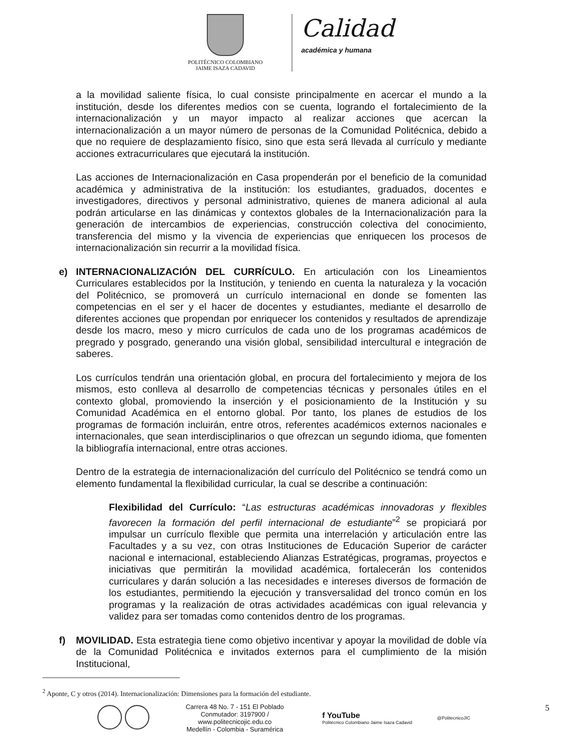POLITÉCNICO COLOMBIANO
JAIME ISAZA CADAVID
Calidad
académica y humana
a la movilidad saliente física, lo cual consiste principalmente en acercar el mundo a la institución, desde los diferentes medios con se cuenta, logrando el fortalecimiento de la internacionalización y un mayor impacto al realizar acciones que acercan la internacionalización a un mayor número de personas de la Comunidad Politécnica, debido a que no requiere de desplazamiento físico, sino que esta será llevada al currículo y mediante acciones extracurriculares que ejecutará la institución.
Las acciones de Internacionalización en Casa propenderán por el beneficio de la comunidad académica y administrativa de la institución: los estudiantes, graduados, docentes e investigadores, directivos y personal administrativo, quienes de manera adicional al aula podrán articularse en las dinámicas y contextos globales de la Internacionalización para la generación de intercambios de experiencias, construcción colectiva del conocimiento, transferencia del mismo y la vivencia de experiencias que enriquecen los procesos de internacionalización sin recurrir a la movilidad física.
e) INTERNACIONALIZACIÓN DEL CURRÍCULO. En articulación con los Lineamientos Curriculares establecidos por la Institución, y teniendo en cuenta la naturaleza y la vocación del Politécnico, se promoverá un currículo internacional en donde se fomenten las competencias en el ser y el hacer de docentes y estudiantes, mediante el desarrollo de diferentes acciones que propendan por enriquecer los contenidos y resultados de aprendizaje desde los macro, meso y micro currículos de cada uno de los programas académicos de pregrado y posgrado, generando una visión global, sensibilidad intercultural e integración de saberes.
Los currículos tendrán una orientación global, en procura del fortalecimiento y mejora de los mismos, esto conlleva al desarrollo de competencias técnicas y personales útiles en el contexto global, promoviendo la inserción y el posicionamiento de la Institución y su Comunidad Académica en el entorno global. Por tanto, los planes de estudios de los programas de formación incluirán, entre otros, referentes académicos externos nacionales e internacionales, que sean interdisciplinarios o que ofrezcan un segundo idioma, que fomenten la bibliografía internacional, entre otras acciones.
Dentro de la estrategia de internacionalización del currículo del Politécnico se tendrá como un elemento fundamental la flexibilidad curricular, la cual se describe a continuación:
Flexibilidad del Currículo: “Las estructuras académicas innovadoras y flexibles favorecen la formación del perfil internacional de estudiante”<sup>2</sup> se propiciará por impulsar un currículo flexible que permita una interrelación y articulación entre las Facultades y a su vez, con otras Instituciones de Educación Superior de carácter nacional e internacional, estableciendo Alianzas Estratégicas, programas, proyectos e iniciativas que permitirán la movilidad académica, fortalecerán los contenidos curriculares y darán solución a las necesidades e intereses diversos de formación de los estudiantes, permitiendo la ejecución y transversalidad del tronco común en los programas y la realización de otras actividades académicas con igual relevancia y validez para ser tomadas como contenidos dentro de los programas.
f) MOVILIDAD. Esta estrategia tiene como objetivo incentivar y apoyar la movilidad de doble vía de la Comunidad Politécnica e invitados externos para el cumplimiento de la misión Institucional,
<sup>2</sup> Aponte, C y otros (2014). Internacionalización: Dimensiones para la formación del estudiante.
Carrera 48 No. 7 - 151 El Poblado
Conmutador: 3197900 / www.politecnicojic.edu.co
Medellín - Colombia - Suramérica
f YouTube
Politécnico Colombiano Jaime Isaza Cadavid
@PolitecnicoJIC
5